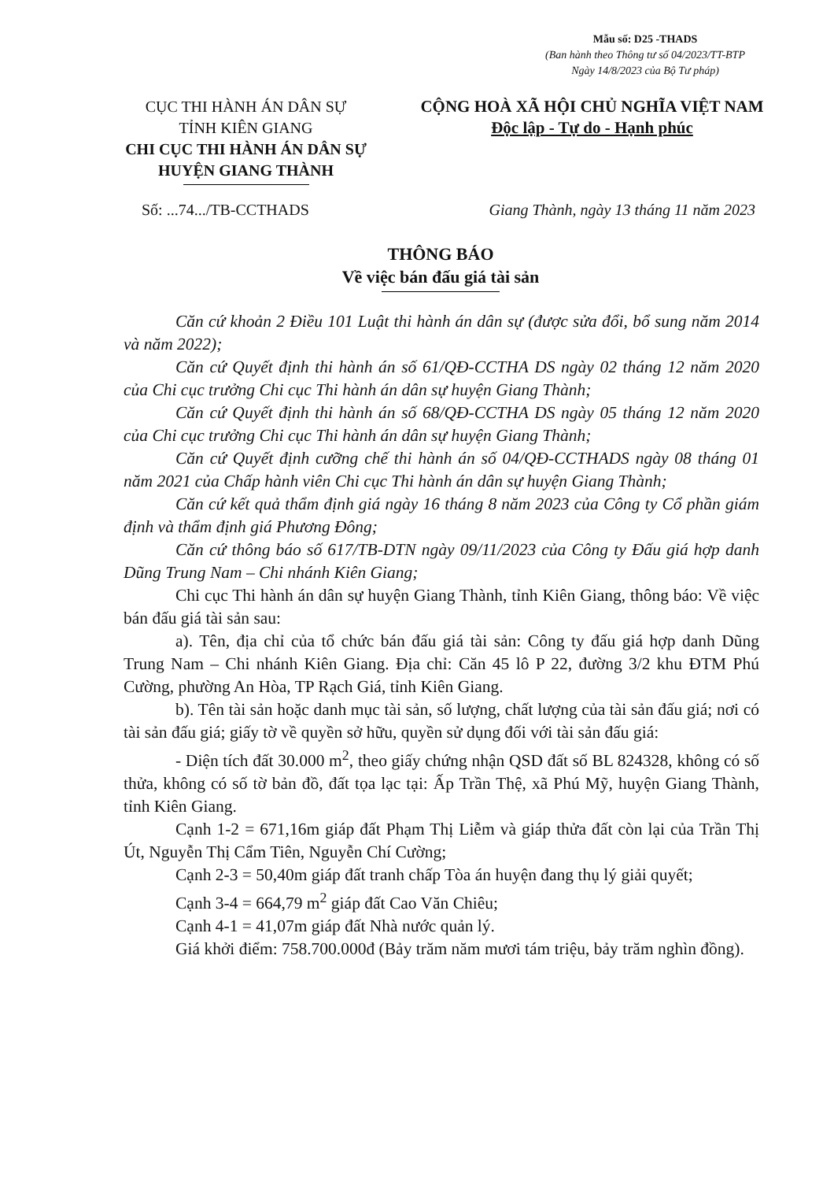Mẫu số: D25 -THADS
(Ban hành theo Thông tư số 04/2023/TT-BTP
Ngày 14/8/2023 của Bộ Tư pháp)
CỤC THI HÀNH ÁN DÂN SỰ
TỈNH KIÊN GIANG
CHI CỤC THI HÀNH ÁN DÂN SỰ
HUYỆN GIANG THÀNH
CỘNG HOÀ XÃ HỘI CHỦ NGHĨA VIỆT NAM
Độc lập - Tự do - Hạnh phúc
Số: ...74.../TB-CCTHADS Giang Thành, ngày 13 tháng 11 năm 2023
THÔNG BÁO
Về việc bán đấu giá tài sản
Căn cứ khoản 2 Điều 101 Luật thi hành án dân sự (được sửa đổi, bổ sung năm 2014 và năm 2022);
Căn cứ Quyết định thi hành án số 61/QĐ-CCTHA DS ngày 02 tháng 12 năm 2020 của Chi cục trưởng Chi cục Thi hành án dân sự huyện Giang Thành;
Căn cứ Quyết định thi hành án số 68/QĐ-CCTHA DS ngày 05 tháng 12 năm 2020 của Chi cục trưởng Chi cục Thi hành án dân sự huyện Giang Thành;
Căn cứ Quyết định cưỡng chế thi hành án số 04/QĐ-CCTHADS ngày 08 tháng 01 năm 2021 của Chấp hành viên Chi cục Thi hành án dân sự huyện Giang Thành;
Căn cứ kết quả thẩm định giá ngày 16 tháng 8 năm 2023 của Công ty Cổ phần giám định và thẩm định giá Phương Đông;
Căn cứ thông báo số 617/TB-DTN ngày 09/11/2023 của Công ty Đấu giá hợp danh Dũng Trung Nam – Chi nhánh Kiên Giang;
Chi cục Thi hành án dân sự huyện Giang Thành, tỉnh Kiên Giang, thông báo: Về việc bán đấu giá tài sản sau:
a). Tên, địa chỉ của tổ chức bán đấu giá tài sản: Công ty đấu giá hợp danh Dũng Trung Nam – Chi nhánh Kiên Giang. Địa chỉ: Căn 45 lô P 22, đường 3/2 khu ĐTM Phú Cường, phường An Hòa, TP Rạch Giá, tỉnh Kiên Giang.
b). Tên tài sản hoặc danh mục tài sản, số lượng, chất lượng của tài sản đấu giá; nơi có tài sản đấu giá; giấy tờ về quyền sở hữu, quyền sử dụng đối với tài sản đấu giá:
- Diện tích đất 30.000 m<sup>2</sup>, theo giấy chứng nhận QSD đất số BL 824328, không có số thửa, không có số tờ bản đồ, đất tọa lạc tại: Ấp Trần Thệ, xã Phú Mỹ, huyện Giang Thành, tỉnh Kiên Giang.
Cạnh 1-2 = 671,16m giáp đất Phạm Thị Liễm và giáp thửa đất còn lại của Trần Thị Út, Nguyễn Thị Cẩm Tiên, Nguyễn Chí Cường;
Cạnh 2-3 = 50,40m giáp đất tranh chấp Tòa án huyện đang thụ lý giải quyết;
Cạnh 3-4 = 664,79 m<sup>2</sup> giáp đất Cao Văn Chiêu;
Cạnh 4-1 = 41,07m giáp đất Nhà nước quản lý.
Giá khởi điểm: 758.700.000đ (Bảy trăm năm mươi tám triệu, bảy trăm nghìn đồng).